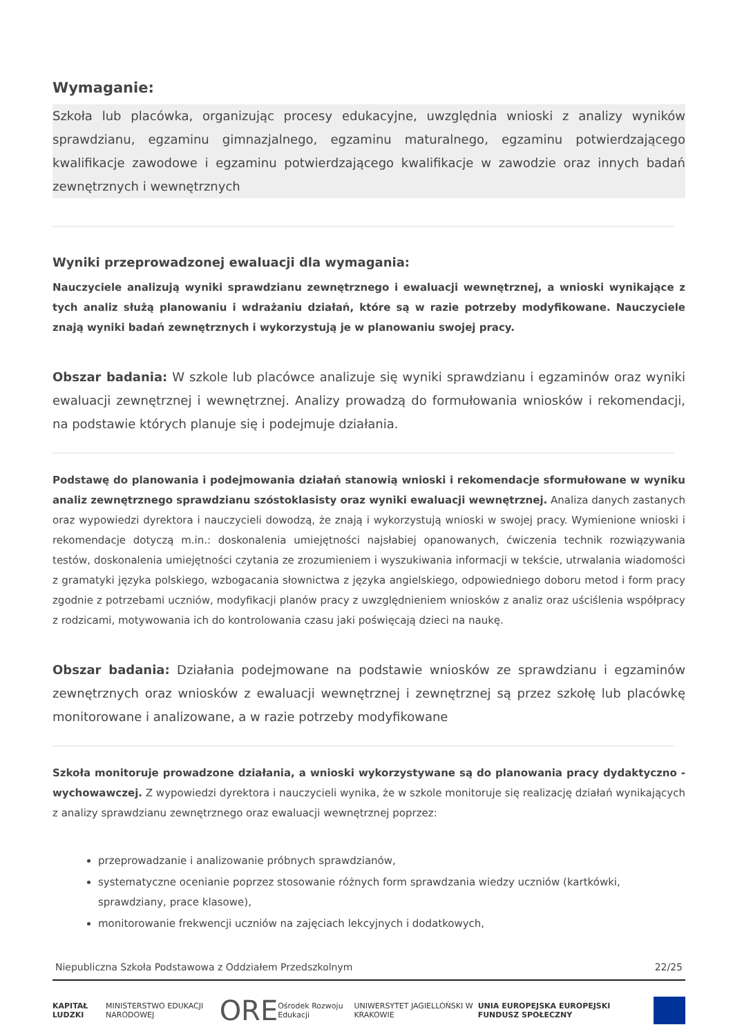Wymaganie:
Szkoła lub placówka, organizując procesy edukacyjne, uwzględnia wnioski z analizy wyników sprawdzianu, egzaminu gimnazjalnego, egzaminu maturalnego, egzaminu potwierdzającego kwalifikacje zawodowe i egzaminu potwierdzającego kwalifikacje w zawodzie oraz innych badań zewnętrznych i wewnętrznych
Wyniki przeprowadzonej ewaluacji dla wymagania:
Nauczyciele analizują wyniki sprawdzianu zewnętrznego i ewaluacji wewnętrznej, a wnioski wynikające z tych analiz służą planowaniu i wdrażaniu działań, które są w razie potrzeby modyfikowane. Nauczyciele znają wyniki badań zewnętrznych i wykorzystują je w planowaniu swojej pracy.
Obszar badania: W szkole lub placówce analizuje się wyniki sprawdzianu i egzaminów oraz wyniki ewaluacji zewnętrznej i wewnętrznej. Analizy prowadzą do formułowania wniosków i rekomendacji, na podstawie których planuje się i podejmuje działania.
Podstawę do planowania i podejmowania działań stanowią wnioski i rekomendacje sformułowane w wyniku analiz zewnętrznego sprawdzianu szóstoklasisty oraz wyniki ewaluacji wewnętrznej. Analiza danych zastanych oraz wypowiedzi dyrektora i nauczycieli dowodzą, że znają i wykorzystują wnioski w swojej pracy. Wymienione wnioski i rekomendacje dotyczą m.in.: doskonalenia umiejętności najsłabiej opanowanych, ćwiczenia technik rozwiązywania testów, doskonalenia umiejętności czytania ze zrozumieniem i wyszukiwania informacji w tekście, utrwalania wiadomości z gramatyki języka polskiego, wzbogacania słownictwa z języka angielskiego, odpowiedniego doboru metod i form pracy zgodnie z potrzebami uczniów, modyfikacji planów pracy z uwzględnieniem wniosków z analiz oraz uściślenia współpracy z rodzicami, motywowania ich do kontrolowania czasu jaki poświęcają dzieci na naukę.
Obszar badania: Działania podejmowane na podstawie wniosków ze sprawdzianu i egzaminów zewnętrznych oraz wniosków z ewaluacji wewnętrznej i zewnętrznej są przez szkołę lub placówkę monitorowane i analizowane, a w razie potrzeby modyfikowane
Szkoła monitoruje prowadzone działania, a wnioski wykorzystywane są do planowania pracy dydaktyczno - wychowawczej. Z wypowiedzi dyrektora i nauczycieli wynika, że w szkole monitoruje się realizację działań wynikających z analizy sprawdzianu zewnętrznego oraz ewaluacji wewnętrznej poprzez:
przeprowadzanie i analizowanie próbnych sprawdzianów,
systematyczne ocenianie poprzez stosowanie różnych form sprawdzania wiedzy uczniów (kartkówki, sprawdziany, prace klasowe),
monitorowanie frekwencji uczniów na zajęciach lekcyjnych i dodatkowych,
Niepubliczna Szkoła Podstawowa z Oddziałem Przedszkolnym 22/25
KAPITAŁ LUDZKI MINISTERSTWO EDUKACJI NARODOWEJ ORE Ośrodek Rozwoju Edukacji UNIWERSYTET JAGIELLOŃSKI W KRAKOWIE UNIA EUROPEJSKA EUROPEJSKI FUNDUSZ SPOŁECZNY